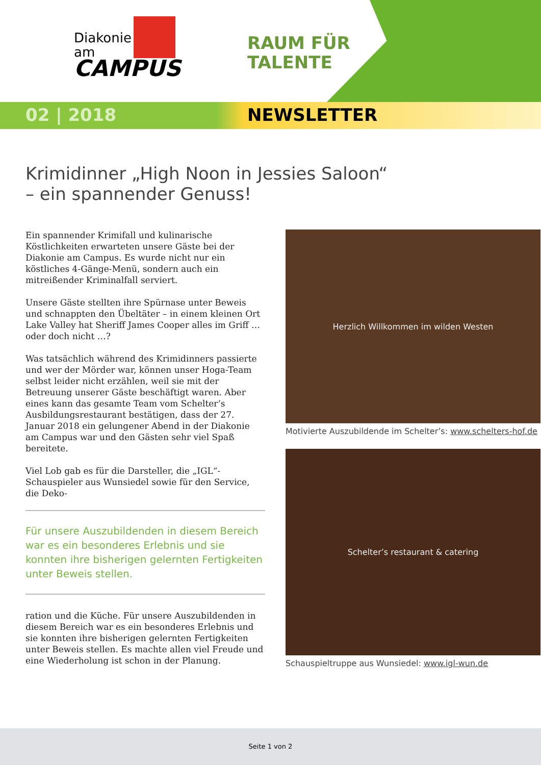Diakonie
am
CAMPUS
RAUM FÜR
TALENTE
02 | 2018 NEWSLETTER
Krimidinner „High Noon in Jessies Saloon“
– ein spannender Genuss!
Ein spannender Krimifall und kulinarische Köstlichkeiten erwarteten unsere Gäste bei der Diakonie am Campus. Es wurde nicht nur ein köstliches 4-Gänge-Menü, sondern auch ein mitreißender Kriminalfall serviert.
Unsere Gäste stellten ihre Spürnase unter Beweis und schnappten den Übeltäter – in einem kleinen Ort Lake Valley hat Sheriff James Cooper alles im Griff … oder doch nicht …?
Was tatsächlich während des Krimidinners passierte und wer der Mörder war, können unser Hoga-Team selbst leider nicht erzählen, weil sie mit der Betreuung unserer Gäste beschäftigt waren. Aber eines kann das gesamte Team vom Schelter’s Ausbildungsrestaurant bestätigen, dass der 27. Januar 2018 ein gelungener Abend in der Diakonie am Campus war und den Gästen sehr viel Spaß bereitete.
Viel Lob gab es für die Darsteller, die „IGL“-Schauspieler aus Wunsiedel sowie für den Service, die Deko-
Für unsere Auszubildenden in diesem Bereich war es ein besonderes Erlebnis und sie konnten ihre bisherigen gelernten Fertigkeiten unter Beweis stellen.
ration und die Küche. Für unsere Auszubildenden in diesem Bereich war es ein besonderes Erlebnis und sie konnten ihre bisherigen gelernten Fertigkeiten unter Beweis stellen. Es machte allen viel Freude und eine Wiederholung ist schon in der Planung.
Herzlich Willkommen im wilden Westen
Motivierte Auszubildende im Schelter’s: www.schelters-hof.de
Schelter’s restaurant & catering
Schauspieltruppe aus Wunsiedel: www.igl-wun.de
Seite 1 von 2